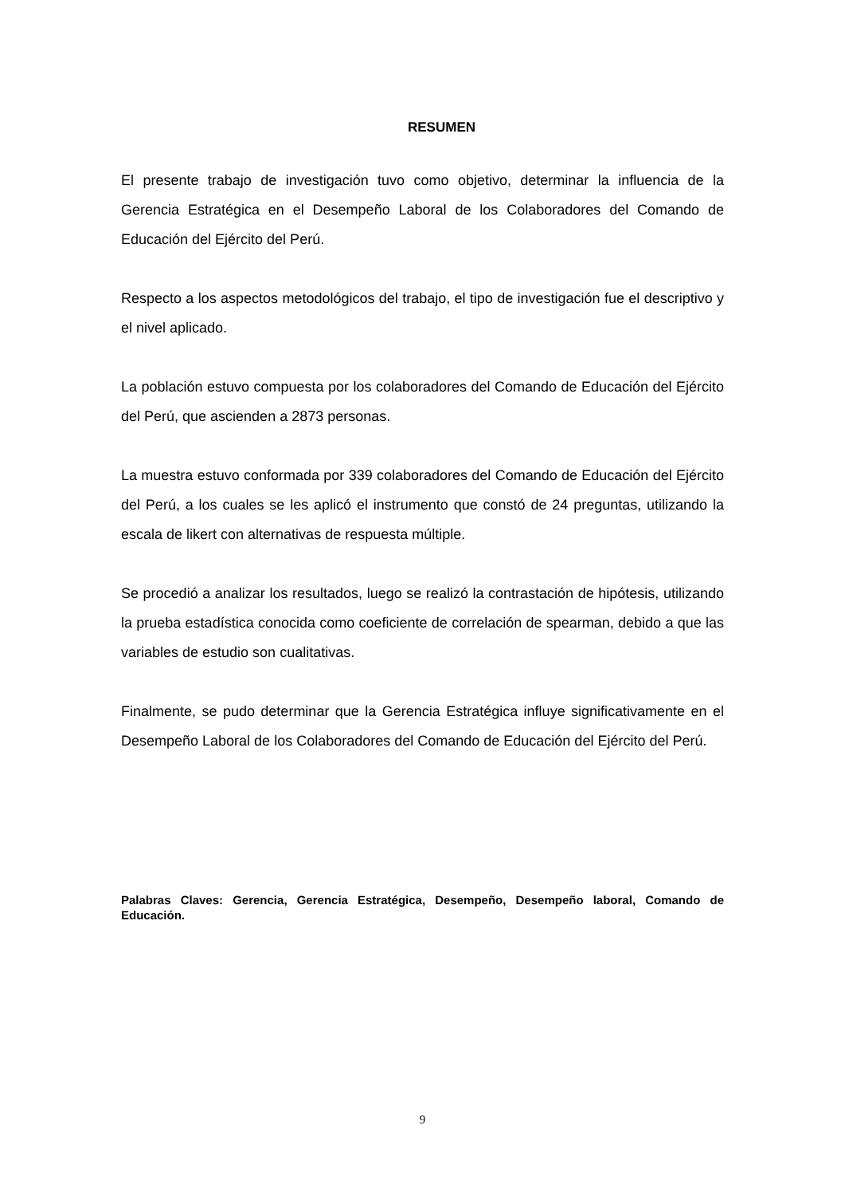RESUMEN
El presente trabajo de investigación tuvo como objetivo, determinar la influencia de la Gerencia Estratégica en el Desempeño Laboral de los Colaboradores del Comando de Educación del Ejército del Perú.
Respecto a los aspectos metodológicos del trabajo, el tipo de investigación fue el descriptivo y el nivel aplicado.
La población estuvo compuesta por los colaboradores del Comando de Educación del Ejército del Perú, que ascienden a 2873 personas.
La muestra estuvo conformada por 339 colaboradores del Comando de Educación del Ejército del Perú, a los cuales se les aplicó el instrumento que constó de 24 preguntas, utilizando la escala de likert con alternativas de respuesta múltiple.
Se procedió a analizar los resultados, luego se realizó la contrastación de hipótesis, utilizando la prueba estadística conocida como coeficiente de correlación de spearman, debido a que las variables de estudio son cualitativas.
Finalmente, se pudo determinar que la Gerencia Estratégica influye significativamente en el Desempeño Laboral de los Colaboradores del Comando de Educación del Ejército del Perú.
Palabras Claves: Gerencia, Gerencia Estratégica, Desempeño, Desempeño laboral, Comando de Educación.
9